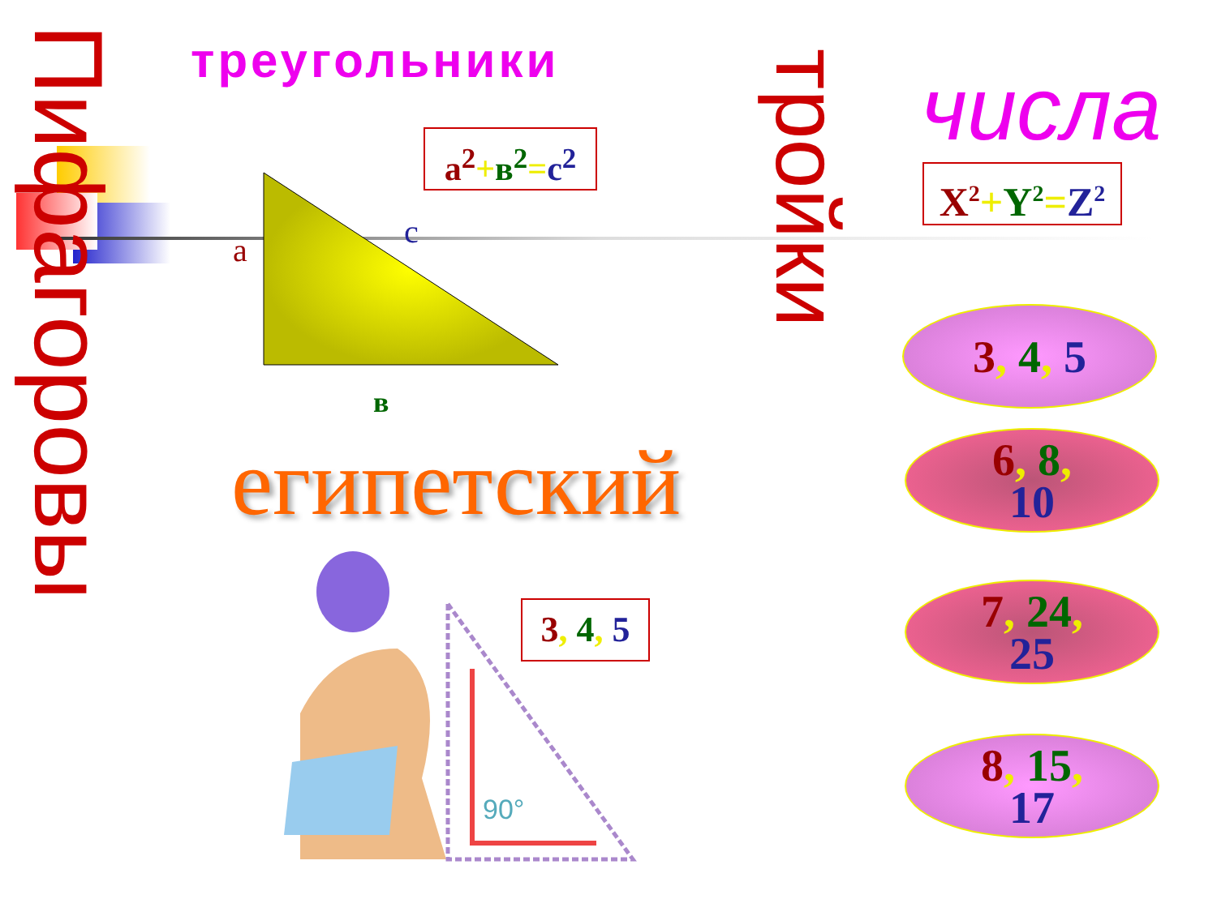Пифагоровы
тройки
треугольники числа
a<sup>2</sup>+в<sup>2</sup>=c<sup>2</sup>
X<sup>2</sup>+Y<sup>2</sup>=Z<sup>2</sup>
a c
в
египетский
3, 4, 5
90°
3, 4, 5
6, 8,
10
7, 24,
25
8, 15,
17